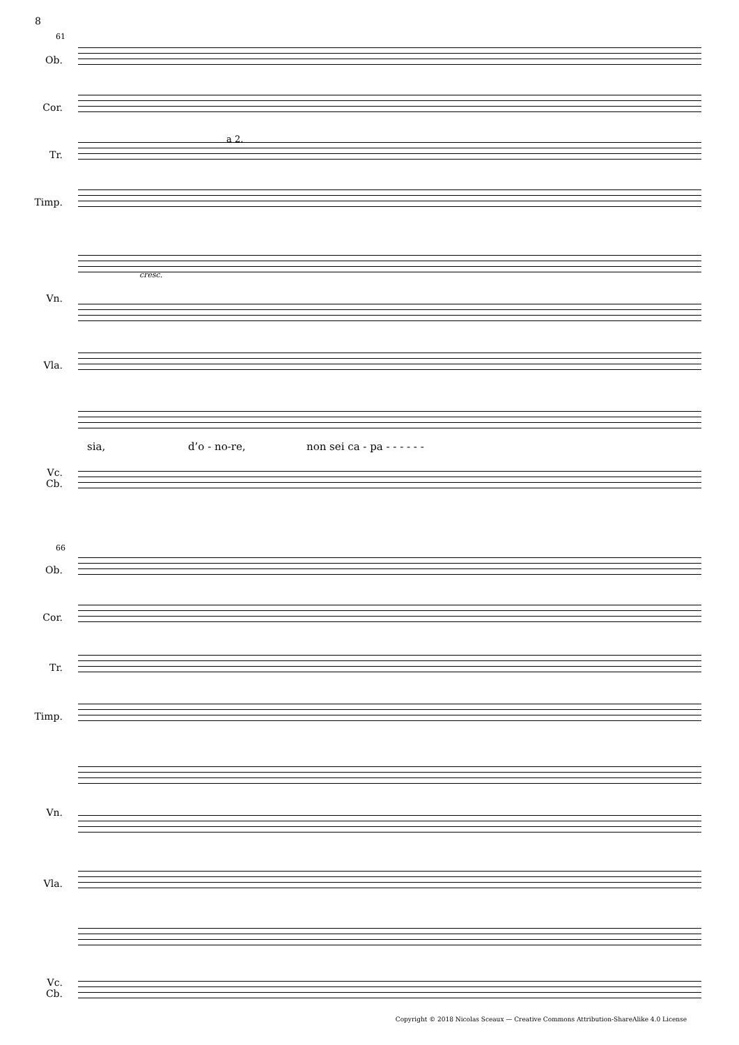8
61
Ob.
Cor.
Tr.
a 2.
Timp.
Vn.
cresc.
Vla.
sia, d’o - no-re, non sei ca - pa - - - - - -
Vc.
Cb.
66
Ob.
Cor.
Tr.
Timp.
Vn.
Vla.
Vc.
Cb.
Copyright © 2018 Nicolas Sceaux — Creative Commons Attribution-ShareAlike 4.0 License